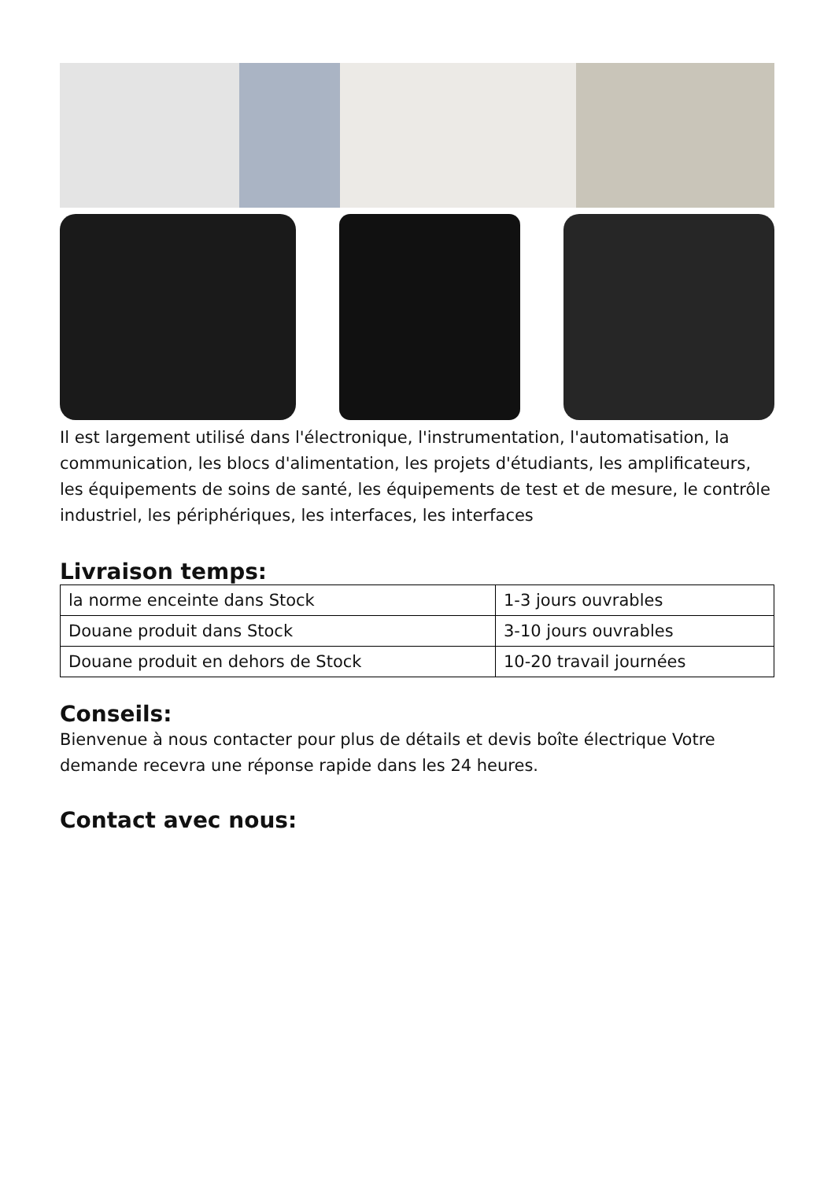Il est largement utilisé dans l'électronique, l'instrumentation, l'automatisation, la communication, les blocs d'alimentation, les projets d'étudiants, les amplificateurs, les équipements de soins de santé, les équipements de test et de mesure, le contrôle industriel, les périphériques, les interfaces, les interfaces
Livraison temps:
| la norme enceinte dans Stock | 1-3 jours ouvrables |
| Douane produit dans Stock | 3-10 jours ouvrables |
| Douane produit en dehors de Stock | 10-20 travail journées |
Conseils:
Bienvenue à nous contacter pour plus de détails et devis boîte électrique Votre demande recevra une réponse rapide dans les 24 heures.
Contact avec nous: